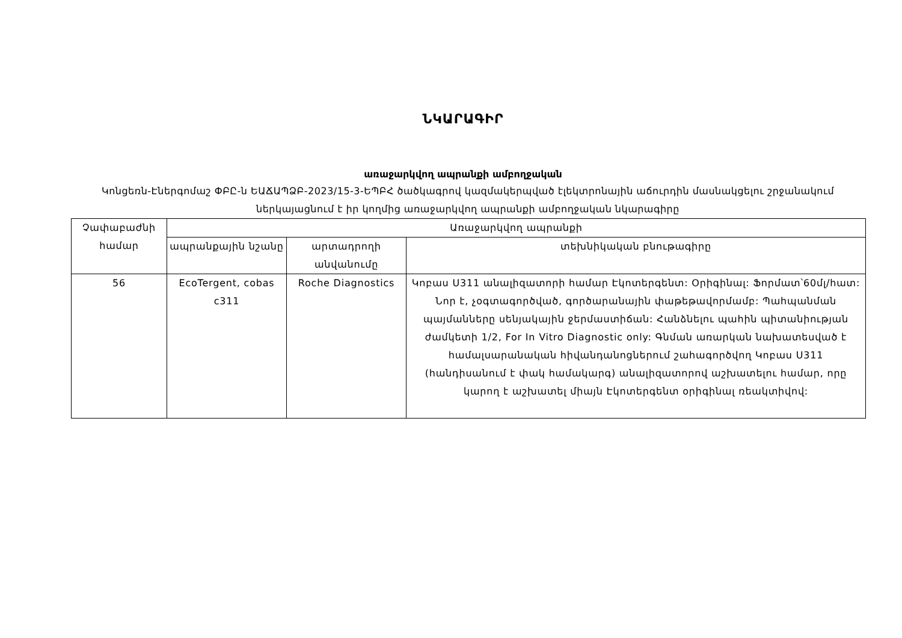ՆԿԱՐԱԳԻՐ
առաջարկվող ապրանքի ամբողջական
Կոնցեռն-Էներգոմաշ ՓԲԸ-ն ԵԱՃԱՊՁԲ-2023/15-3-ԵՊԲՀ ծածկագրով կազմակերպված էլեկտրոնային աճուրդին մասնակցելու շրջանակում ներկայացնում է իր կողմից առաջարկվող ապրանքի ամբողջական նկարագիրը
| Չափաբաժնի համար | Առաջարկվող ապրանքի | | |
| --- | --- | --- | --- |
| | ապրանքային նշանը | արտադրողի անվանումը | տեխնիկական բնութագիրը |
| 56 | EcoTergent, cobas c311 | Roche Diagnostics | Կոբաս Ս311 անալիզատորի համար Էկոտերգենտ: Օրիգինալ: Ֆորմատ՝60մլ/հատ: Նոր է, չօգտագործված, գործարանային փաթեթավորմամբ: Պահպանման պայմանները սենյակային ջերմաստիճան: Հանձնելու պահին պիտանիության ժամկետի 1/2, For In Vitro Diagnostic only: Գնման առարկան նախատեսված է համալսարանական հիվանդանոցներում շահագործվող Կոբաս Ս311 (հանդիսանում է փակ համակարգ) անալիզատորով աշխատելու համար, որը կարող է աշխատել միայն Էկոտերգենտ օրիգինալ ռեակտիվով: |